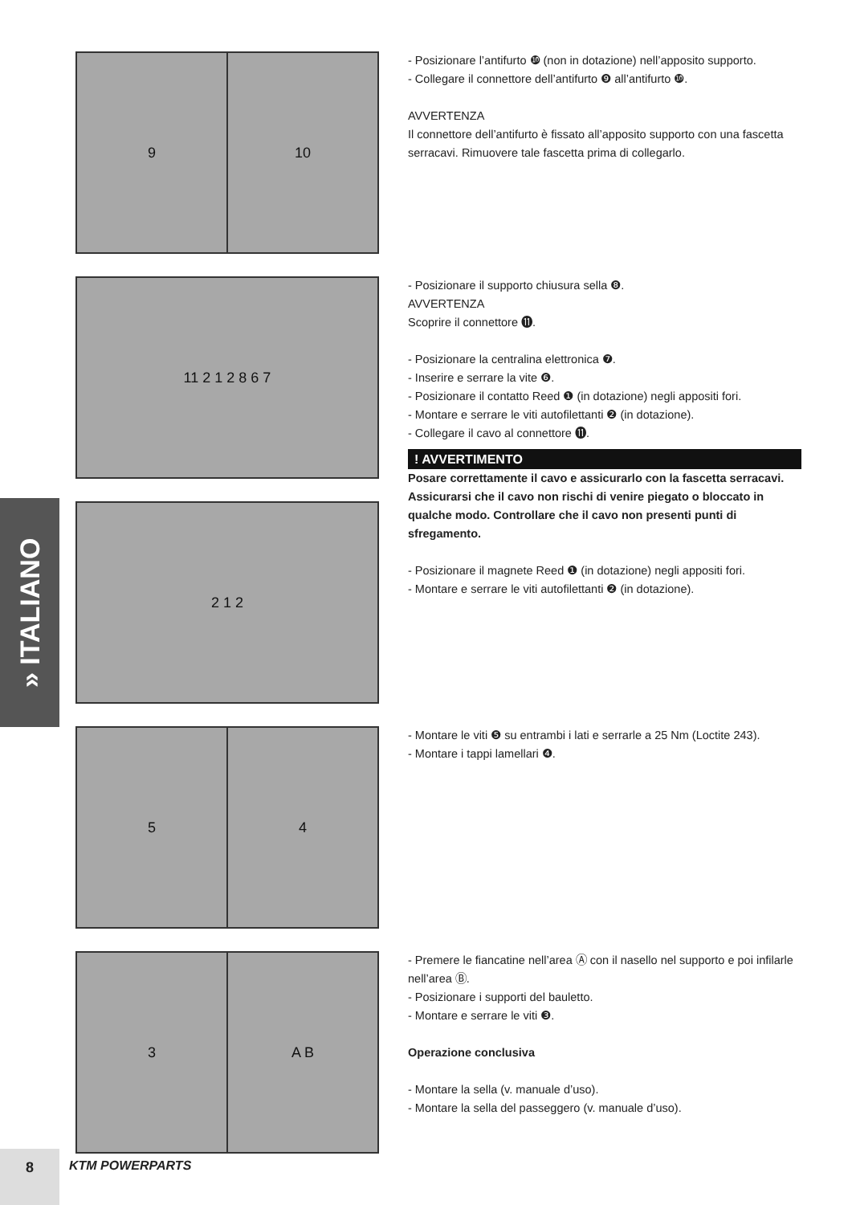9 10
- Posizionare l’antifurto ❿ (non in dotazione) nell’apposito supporto.
- Collegare il connettore dell’antifurto ❾ all’antifurto ❿.
AVVERTENZA
Il connettore dell’antifurto è fissato all’apposito supporto con una fascetta serracavi. Rimuovere tale fascetta prima di collegarlo.
11 2 1 2 8 6 7
- Posizionare il supporto chiusura sella ❽.
AVVERTENZA
Scoprire il connettore ⓫.
- Posizionare la centralina elettronica ❼.
- Inserire e serrare la vite ❻.
- Posizionare il contatto Reed ❶ (in dotazione) negli appositi fori.
- Montare e serrare le viti autofilettanti ❷ (in dotazione).
- Collegare il cavo al connettore ⓫.
! AVVERTIMENTO
Posare correttamente il cavo e assicurarlo con la fascetta serracavi. Assicurarsi che il cavo non rischi di venire piegato o bloccato in qualche modo. Controllare che il cavo non presenti punti di sfregamento.
- Posizionare il magnete Reed ❶ (in dotazione) negli appositi fori.
- Montare e serrare le viti autofilettanti ❷ (in dotazione).
2 1 2
5 4
- Montare le viti ❺ su entrambi i lati e serrarle a 25 Nm (Loctite 243).
- Montare i tappi lamellari ❹.
3 A B
- Premere le fiancatine nell’area Ⓐ con il nasello nel supporto e poi infilarle nell’area Ⓑ.
- Posizionare i supporti del bauletto.
- Montare e serrare le viti ❸.
Operazione conclusiva
- Montare la sella (v. manuale d’uso).
- Montare la sella del passeggero (v. manuale d’uso).
» ITALIANO
8
KTM POWERPARTS